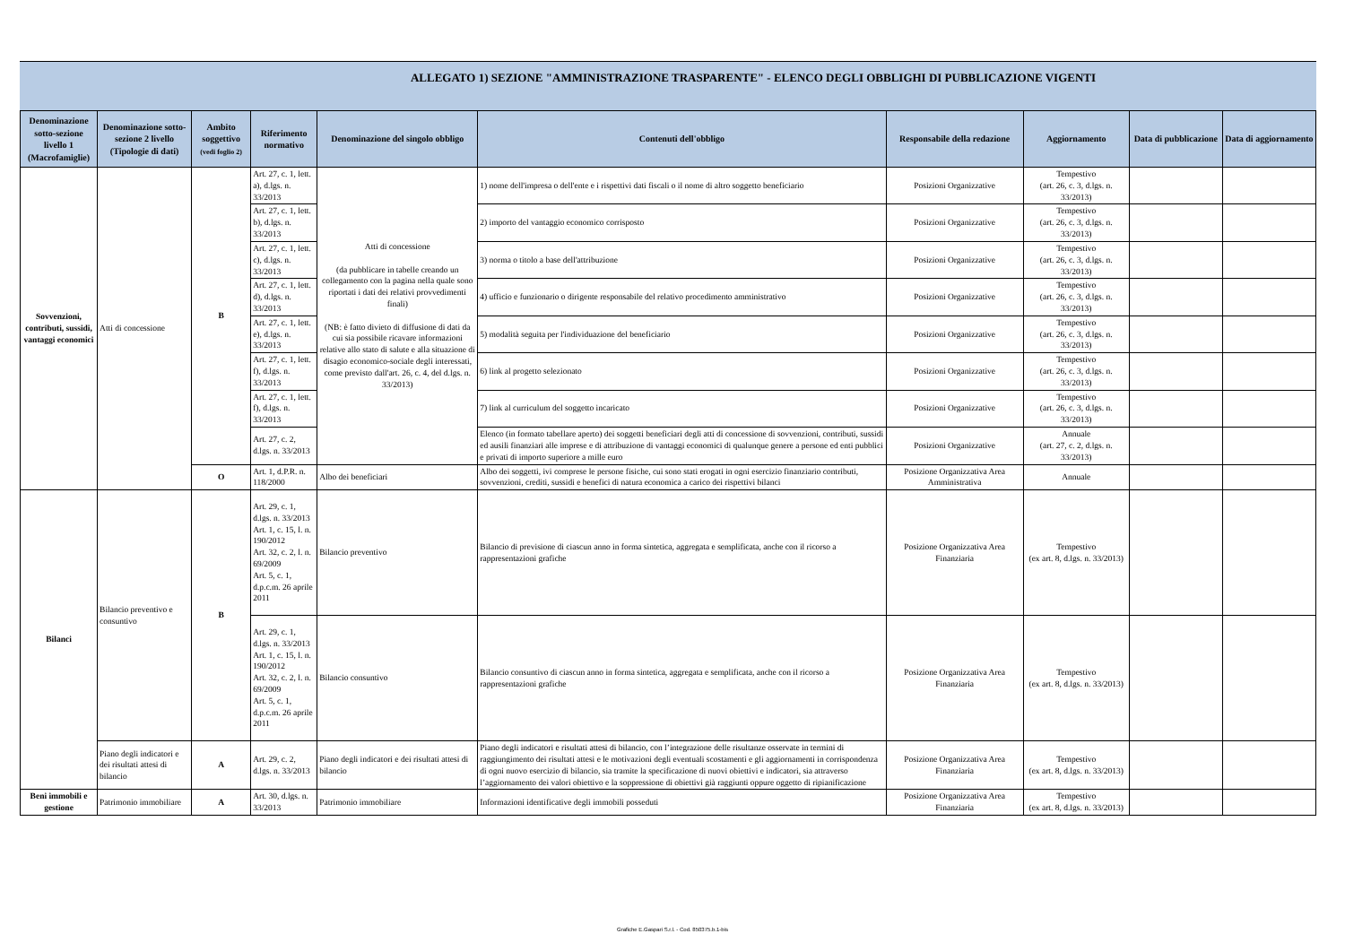ALLEGATO 1) SEZIONE "AMMINISTRAZIONE TRASPARENTE" - ELENCO DEGLI OBBLIGHI DI PUBBLICAZIONE VIGENTI
| Denominazione sotto-sezione livello 1 (Macrofamiglie) | Denominazione sotto-sezione 2 livello (Tipologie di dati) | Ambito soggettivo (vedi foglio 2) | Riferimento normativo | Denominazione del singolo obbligo | Contenuti dell'obbligo | Responsabile della redazione | Aggiornamento | Data di pubblicazione | Data di aggiornamento |
| --- | --- | --- | --- | --- | --- | --- | --- | --- | --- |
| Sovvenzioni, contributi, sussidi, vantaggi economici | Atti di concessione | B | Art. 27, c. 1, lett. a), d.lgs. n. 33/2013 | Atti di concessione (da pubblicare in tabelle creando un collegamento con la pagina nella quale sono riportati i dati dei relativi provvedimenti finali) (NB: è fatto divieto di diffusione di dati da cui sia possibile ricavare informazioni relative allo stato di salute e alla situazione di disagio economico-sociale degli interessati, come previsto dall'art. 26, c. 4, del d.lgs. n. 33/2013) | 1) nome dell'impresa o dell'ente e i rispettivi dati fiscali o il nome di altro soggetto beneficiario | Posizioni Organizzative | Tempestivo (art. 26, c. 3, d.lgs. n. 33/2013) | | |
| | | | Art. 27, c. 1, lett. b), d.lgs. n. 33/2013 | | 2) importo del vantaggio economico corrisposto | Posizioni Organizzative | Tempestivo (art. 26, c. 3, d.lgs. n. 33/2013) | | |
| | | | Art. 27, c. 1, lett. c), d.lgs. n. 33/2013 | | 3) norma o titolo a base dell'attribuzione | Posizioni Organizzative | Tempestivo (art. 26, c. 3, d.lgs. n. 33/2013) | | |
| | | | Art. 27, c. 1, lett. d), d.lgs. n. 33/2013 | | 4) ufficio e funzionario o dirigente responsabile del relativo procedimento amministrativo | Posizioni Organizzative | Tempestivo (art. 26, c. 3, d.lgs. n. 33/2013) | | |
| | | | Art. 27, c. 1, lett. e), d.lgs. n. 33/2013 | | 5) modalità seguita per l'individuazione del beneficiario | Posizioni Organizzative | Tempestivo (art. 26, c. 3, d.lgs. n. 33/2013) | | |
| | | | Art. 27, c. 1, lett. f), d.lgs. n. 33/2013 | | 6) link al progetto selezionato | Posizioni Organizzative | Tempestivo (art. 26, c. 3, d.lgs. n. 33/2013) | | |
| | | | Art. 27, c. 1, lett. f), d.lgs. n. 33/2013 | | 7) link al curriculum del soggetto incaricato | Posizioni Organizzative | Tempestivo (art. 26, c. 3, d.lgs. n. 33/2013) | | |
| | | | Art. 27, c. 2, d.lgs. n. 33/2013 | | Elenco (in formato tabellare aperto) dei soggetti beneficiari degli atti di concessione di sovvenzioni, contributi, sussidi ed ausili finanziari alle imprese e di attribuzione di vantaggi economici di qualunque genere a persone ed enti pubblici e privati di importo superiore a mille euro | Posizioni Organizzative | Annuale (art. 27, c. 2, d.lgs. n. 33/2013) | | |
| | | O | Art. 1, d.P.R. n. 118/2000 | Albo dei beneficiari | Albo dei soggetti, ivi comprese le persone fisiche, cui sono stati erogati in ogni esercizio finanziario contributi, sovvenzioni, crediti, sussidi e benefici di natura economica a carico dei rispettivi bilanci | Posizione Organizzativa Area Amministrativa | Annuale | | |
| Bilanci | Bilancio preventivo e consuntivo | B | Art. 29, c. 1, d.lgs. n. 33/2013 Art. 1, c. 15, l. n. 190/2012 Art. 32, c. 2, l. n. 69/2009 Art. 5, c. 1, d.p.c.m. 26 aprile 2011 | Bilancio preventivo | Bilancio di previsione di ciascun anno in forma sintetica, aggregata e semplificata, anche con il ricorso a rappresentazioni grafiche | Posizione Organizzativa Area Finanziaria | Tempestivo (ex art. 8, d.lgs. n. 33/2013) | | |
| | | | Art. 29, c. 1, d.lgs. n. 33/2013 Art. 1, c. 15, l. n. 190/2012 Art. 32, c. 2, l. n. 69/2009 Art. 5, c. 1, d.p.c.m. 26 aprile 2011 | Bilancio consuntivo | Bilancio consuntivo di ciascun anno in forma sintetica, aggregata e semplificata, anche con il ricorso a rappresentazioni grafiche | Posizione Organizzativa Area Finanziaria | Tempestivo (ex art. 8, d.lgs. n. 33/2013) | | |
| | Piano degli indicatori e dei risultati attesi di bilancio | A | Art. 29, c. 2, d.lgs. n. 33/2013 | Piano degli indicatori e dei risultati attesi di bilancio | Piano degli indicatori e risultati attesi di bilancio, con l’integrazione delle risultanze osservate in termini di raggiungimento dei risultati attesi e le motivazioni degli eventuali scostamenti e gli aggiornamenti in corrispondenza di ogni nuovo esercizio di bilancio, sia tramite la specificazione di nuovi obiettivi e indicatori, sia attraverso l’aggiornamento dei valori obiettivo e la soppressione di obiettivi già raggiunti oppure oggetto di ripianificazione | Posizione Organizzativa Area Finanziaria | Tempestivo (ex art. 8, d.lgs. n. 33/2013) | | |
| Beni immobili e gestione | Patrimonio immobiliare | A | Art. 30, d.lgs. n. 33/2013 | Patrimonio immobiliare | Informazioni identificative degli immobili posseduti | Posizione Organizzativa Area Finanziaria | Tempestivo (ex art. 8, d.lgs. n. 33/2013) | | |
Grafiche E.Gaspari S.r.l. - Cod. 850375.b.1-bis